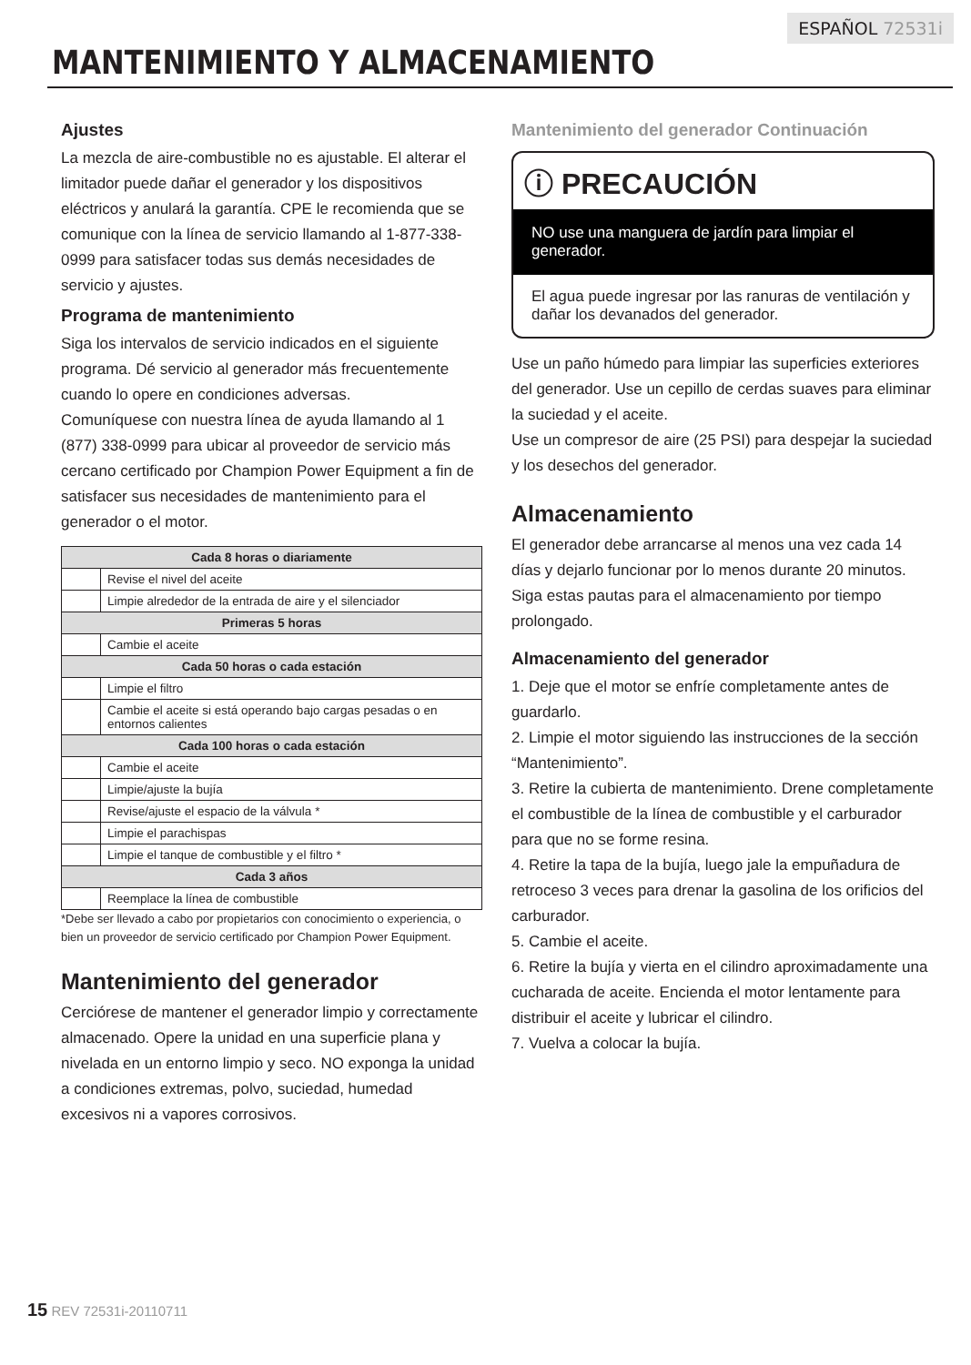ESPAÑOL 72531i
MANTENIMIENTO Y ALMACENAMIENTO
Ajustes
La mezcla de aire-combustible no es ajustable. El alterar el limitador puede dañar el generador y los dispositivos eléctricos y anulará la garantía. CPE le recomienda que se comunique con la línea de servicio llamando al 1-877-338-0999 para satisfacer todas sus demás necesidades de servicio y ajustes.
Programa de mantenimiento
Siga los intervalos de servicio indicados en el siguiente programa. Dé servicio al generador más frecuentemente cuando lo opere en condiciones adversas.
Comuníquese con nuestra línea de ayuda llamando al 1 (877) 338-0999 para ubicar al proveedor de servicio más cercano certificado por Champion Power Equipment a fin de satisfacer sus necesidades de mantenimiento para el generador o el motor.
| Cada 8 horas o diariamente | |
| --- | --- |
| | Revise el nivel del aceite |
| | Limpie alrededor de la entrada de aire y el silenciador |
| Primeras 5 horas | |
| | Cambie el aceite |
| Cada 50 horas o cada estación | |
| | Limpie el filtro |
| | Cambie el aceite si está operando bajo cargas pesadas o en entornos calientes |
| Cada 100 horas o cada estación | |
| | Cambie el aceite |
| | Limpie/ajuste la bujía |
| | Revise/ajuste el espacio de la válvula * |
| | Limpie el parachispas |
| | Limpie el tanque de combustible y el filtro * |
| Cada 3 años | |
| | Reemplace la línea de combustible |
*Debe ser llevado a cabo por propietarios con conocimiento o experiencia, o bien un proveedor de servicio certificado por Champion Power Equipment.
Mantenimiento del generador
Cerciórese de mantener el generador limpio y correctamente almacenado. Opere la unidad en una superficie plana y nivelada en un entorno limpio y seco. NO exponga la unidad a condiciones extremas, polvo, suciedad, humedad excesivos ni a vapores corrosivos.
Mantenimiento del generador Continuación
ⓘ PRECAUCIÓN
NO use una manguera de jardín para limpiar el generador.
El agua puede ingresar por las ranuras de ventilación y dañar los devanados del generador.
Use un paño húmedo para limpiar las superficies exteriores del generador. Use un cepillo de cerdas suaves para eliminar la suciedad y el aceite.
Use un compresor de aire (25 PSI) para despejar la suciedad y los desechos del generador.
Almacenamiento
El generador debe arrancarse al menos una vez cada 14 días y dejarlo funcionar por lo menos durante 20 minutos. Siga estas pautas para el almacenamiento por tiempo prolongado.
Almacenamiento del generador
1. Deje que el motor se enfríe completamente antes de guardarlo.
2. Limpie el motor siguiendo las instrucciones de la sección “Mantenimiento”.
3. Retire la cubierta de mantenimiento. Drene completamente el combustible de la línea de combustible y el carburador para que no se forme resina.
4. Retire la tapa de la bujía, luego jale la empuñadura de retroceso 3 veces para drenar la gasolina de los orificios del carburador.
5. Cambie el aceite.
6. Retire la bujía y vierta en el cilindro aproximadamente una cucharada de aceite. Encienda el motor lentamente para distribuir el aceite y lubricar el cilindro.
7. Vuelva a colocar la bujía.
15 REV 72531i-20110711